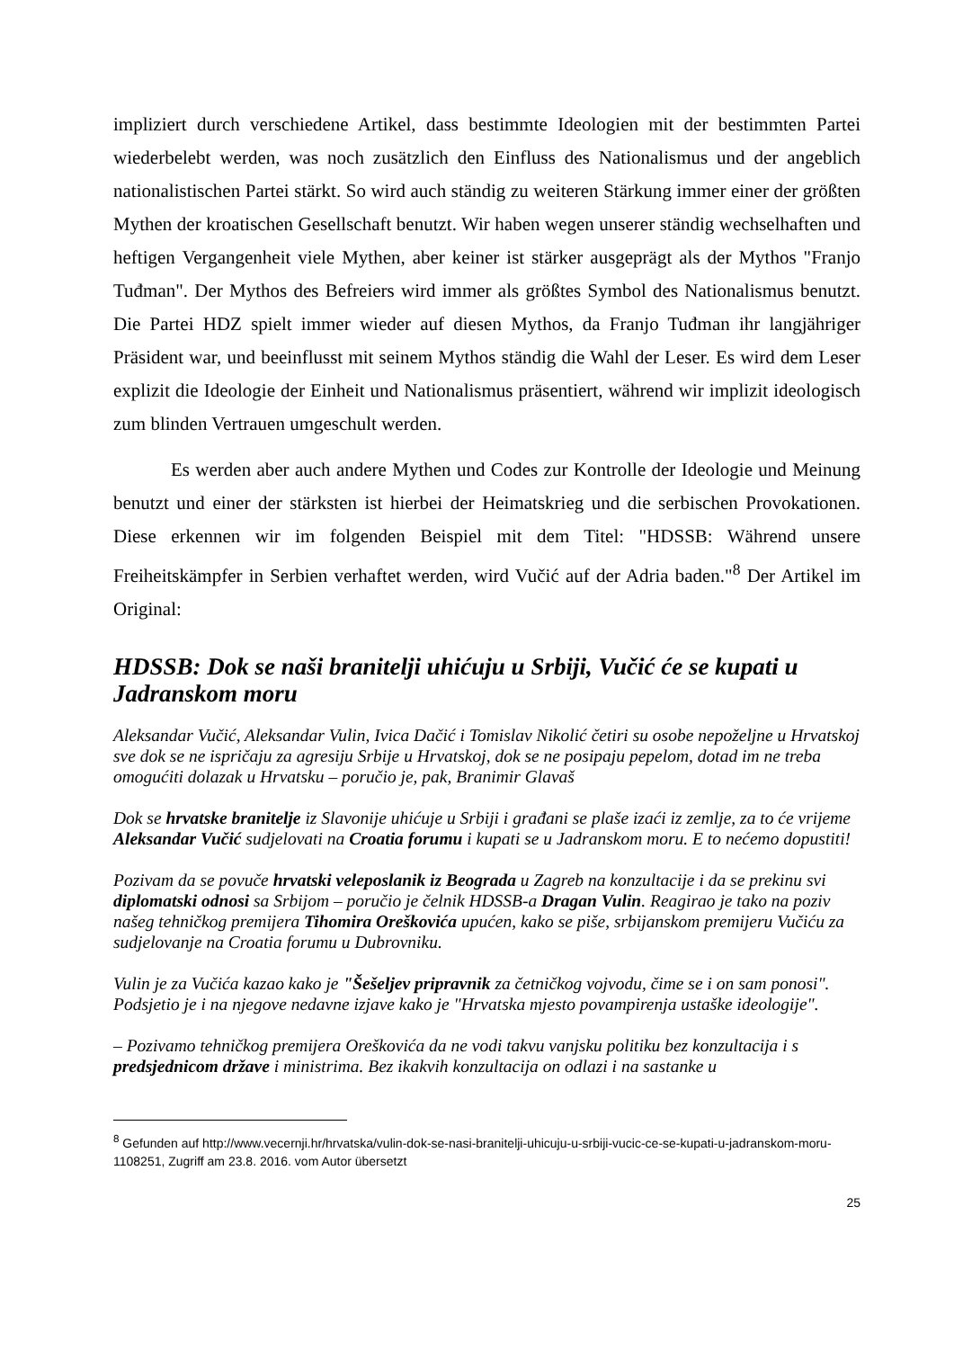impliziert durch verschiedene Artikel, dass bestimmte Ideologien mit der bestimmten Partei wiederbelebt werden, was noch zusätzlich den Einfluss des Nationalismus und der angeblich nationalistischen Partei stärkt. So wird auch ständig zu weiteren Stärkung immer einer der größten Mythen der kroatischen Gesellschaft benutzt. Wir haben wegen unserer ständig wechselhaften und heftigen Vergangenheit viele Mythen, aber keiner ist stärker ausgeprägt als der Mythos "Franjo Tuđman". Der Mythos des Befreiers wird immer als größtes Symbol des Nationalismus benutzt. Die Partei HDZ spielt immer wieder auf diesen Mythos, da Franjo Tuđman ihr langjähriger Präsident war, und beeinflusst mit seinem Mythos ständig die Wahl der Leser. Es wird dem Leser explizit die Ideologie der Einheit und Nationalismus präsentiert, während wir implizit ideologisch zum blinden Vertrauen umgeschult werden.
Es werden aber auch andere Mythen und Codes zur Kontrolle der Ideologie und Meinung benutzt und einer der stärksten ist hierbei der Heimatskrieg und die serbischen Provokationen. Diese erkennen wir im folgenden Beispiel mit dem Titel: "HDSSB: Während unsere Freiheitskämpfer in Serbien verhaftet werden, wird Vučić auf der Adria baden."<sup>8</sup> Der Artikel im Original:
HDSSB: Dok se naši branitelji uhićuju u Srbiji, Vučić će se kupati u Jadranskom moru
Aleksandar Vučić, Aleksandar Vulin, Ivica Dačić i Tomislav Nikolić četiri su osobe nepoželjne u Hrvatskoj sve dok se ne ispričaju za agresiju Srbije u Hrvatskoj, dok se ne posipaju pepelom, dotad im ne treba omogućiti dolazak u Hrvatsku – poručio je, pak, Branimir Glavaš
Dok se hrvatske branitelje iz Slavonije uhićuje u Srbiji i građani se plaše izaći iz zemlje, za to će vrijeme Aleksandar Vučić sudjelovati na Croatia forumu i kupati se u Jadranskom moru. E to nećemo dopustiti!
Pozivam da se povuče hrvatski veleposlanik iz Beograda u Zagreb na konzultacije i da se prekinu svi diplomatski odnosi sa Srbijom – poručio je čelnik HDSSB-a Dragan Vulin. Reagirao je tako na poziv našeg tehničkog premijera Tihomira Oreškovića upućen, kako se piše, srbijanskom premijeru Vučiću za sudjelovanje na Croatia forumu u Dubrovniku.
Vulin je za Vučića kazao kako je "Šešeljev pripravnik za četničkog vojvodu, čime se i on sam ponosi". Podsjetio je i na njegove nedavne izjave kako je "Hrvatska mjesto povampirenja ustaške ideologije".
– Pozivamo tehničkog premijera Oreškovića da ne vodi takvu vanjsku politiku bez konzultacija i s predsjednicom države i ministrima. Bez ikakvih konzultacija on odlazi i na sastanke u
<sup>8</sup> Gefunden auf http://www.vecernji.hr/hrvatska/vulin-dok-se-nasi-branitelji-uhicuju-u-srbiji-vucic-ce-se-kupati-u-jadranskom-moru-1108251, Zugriff am 23.8. 2016. vom Autor übersetzt
25